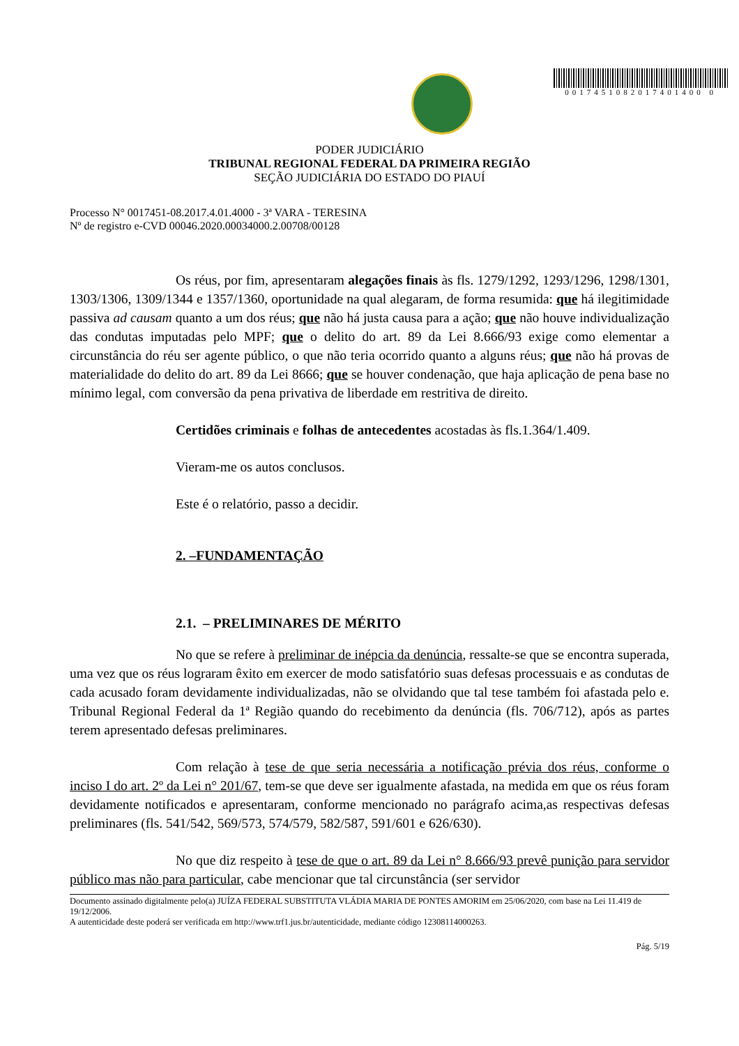0017451082017401400 0
PODER JUDICIÁRIO
TRIBUNAL REGIONAL FEDERAL DA PRIMEIRA REGIÃO
SEÇÃO JUDICIÁRIA DO ESTADO DO PIAUÍ
Processo N° 0017451-08.2017.4.01.4000 - 3ª VARA - TERESINA
Nº de registro e-CVD 00046.2020.00034000.2.00708/00128
Os réus, por fim, apresentaram alegações finais às fls. 1279/1292, 1293/1296, 1298/1301, 1303/1306, 1309/1344 e 1357/1360, oportunidade na qual alegaram, de forma resumida: que há ilegitimidade passiva ad causam quanto a um dos réus; que não há justa causa para a ação; que não houve individualização das condutas imputadas pelo MPF; que o delito do art. 89 da Lei 8.666/93 exige como elementar a circunstância do réu ser agente público, o que não teria ocorrido quanto a alguns réus; que não há provas de materialidade do delito do art. 89 da Lei 8666; que se houver condenação, que haja aplicação de pena base no mínimo legal, com conversão da pena privativa de liberdade em restritiva de direito.
Certidões criminais e folhas de antecedentes acostadas às fls.1.364/1.409.
Vieram-me os autos conclusos.
Este é o relatório, passo a decidir.
2. –FUNDAMENTAÇÃO
2.1. – PRELIMINARES DE MÉRITO
No que se refere à preliminar de inépcia da denúncia, ressalte-se que se encontra superada, uma vez que os réus lograram êxito em exercer de modo satisfatório suas defesas processuais e as condutas de cada acusado foram devidamente individualizadas, não se olvidando que tal tese também foi afastada pelo e. Tribunal Regional Federal da 1ª Região quando do recebimento da denúncia (fls. 706/712), após as partes terem apresentado defesas preliminares.
Com relação à tese de que seria necessária a notificação prévia dos réus, conforme o inciso I do art. 2º da Lei n° 201/67, tem-se que deve ser igualmente afastada, na medida em que os réus foram devidamente notificados e apresentaram, conforme mencionado no parágrafo acima,as respectivas defesas preliminares (fls. 541/542, 569/573, 574/579, 582/587, 591/601 e 626/630).
No que diz respeito à tese de que o art. 89 da Lei n° 8.666/93 prevê punição para servidor público mas não para particular, cabe mencionar que tal circunstância (ser servidor
Documento assinado digitalmente pelo(a) JUÍZA FEDERAL SUBSTITUTA VLÁDIA MARIA DE PONTES AMORIM em 25/06/2020, com base na Lei 11.419 de 19/12/2006.
A autenticidade deste poderá ser verificada em http://www.trf1.jus.br/autenticidade, mediante código 12308114000263.
Pág. 5/19